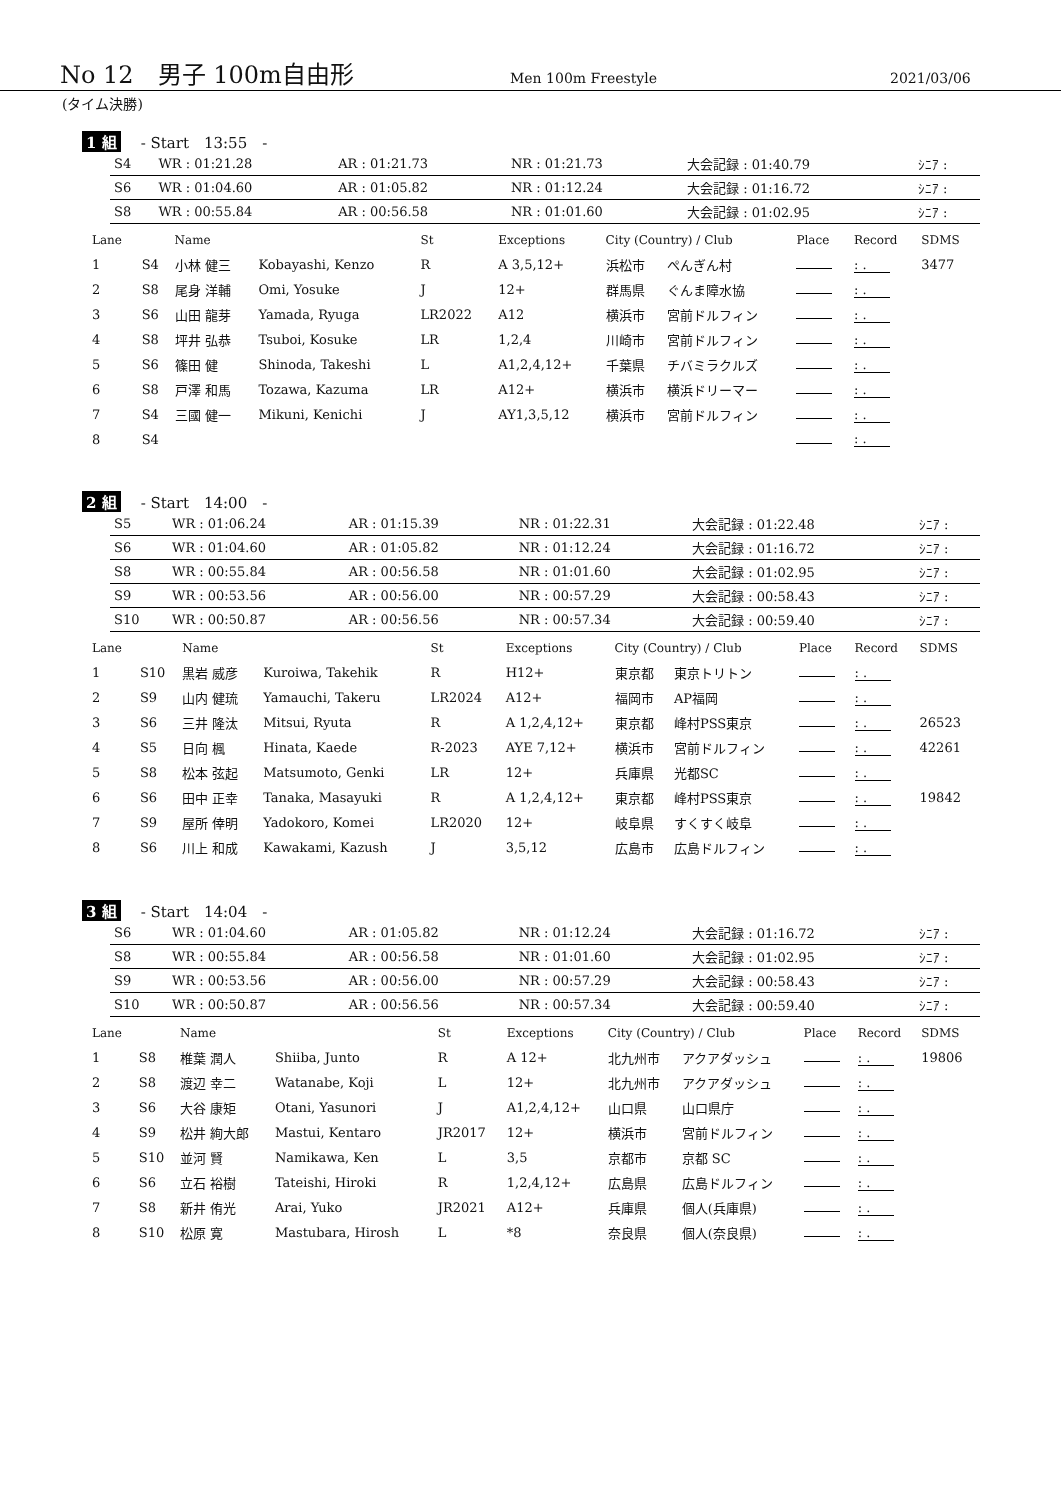No 12　男子 100m自由形 Men 100m Freestyle 2021/03/06
(タイム決勝)
1 組 - Start　13:55　-
| S4 | WR : 01:21.28 | AR : 01:21.73 | NR : 01:21.73 | 大会記録 : 01:40.79 | ｼﾆｱ : |
| S6 | WR : 01:04.60 | AR : 01:05.82 | NR : 01:12.24 | 大会記録 : 01:16.72 | ｼﾆｱ : |
| S8 | WR : 00:55.84 | AR : 00:56.58 | NR : 01:01.60 | 大会記録 : 01:02.95 | ｼﾆｱ : |
| Lane | | Name | | St | Exceptions | City (Country) / Club | | Place | Record | SDMS |
| --- | --- | --- | --- | --- | --- | --- | --- | --- | --- | --- |
| 1 | S4 | 小林 健三 | Kobayashi, Kenzo | R | A 3,5,12+ | 浜松市 | ぺんぎん村 | | : . | 3477 |
| 2 | S8 | 尾身 洋輔 | Omi, Yosuke | J | 12+ | 群馬県 | ぐんま障水協 | | : . | |
| 3 | S6 | 山田 龍芽 | Yamada, Ryuga | LR2022 | A12 | 横浜市 | 宮前ドルフィン | | : . | |
| 4 | S8 | 坪井 弘恭 | Tsuboi, Kosuke | LR | 1,2,4 | 川崎市 | 宮前ドルフィン | | : . | |
| 5 | S6 | 篠田 健 | Shinoda, Takeshi | L | A1,2,4,12+ | 千葉県 | チバミラクルズ | | : . | |
| 6 | S8 | 戸澤 和馬 | Tozawa, Kazuma | LR | A12+ | 横浜市 | 横浜ドリーマー | | : . | |
| 7 | S4 | 三國 健一 | Mikuni, Kenichi | J | AY1,3,5,12 | 横浜市 | 宮前ドルフィン | | : . | |
| 8 | S4 | | | | | | | | : . | |
2 組 - Start　14:00　-
| S5 | WR : 01:06.24 | AR : 01:15.39 | NR : 01:22.31 | 大会記録 : 01:22.48 | ｼﾆｱ : |
| S6 | WR : 01:04.60 | AR : 01:05.82 | NR : 01:12.24 | 大会記録 : 01:16.72 | ｼﾆｱ : |
| S8 | WR : 00:55.84 | AR : 00:56.58 | NR : 01:01.60 | 大会記録 : 01:02.95 | ｼﾆｱ : |
| S9 | WR : 00:53.56 | AR : 00:56.00 | NR : 00:57.29 | 大会記録 : 00:58.43 | ｼﾆｱ : |
| S10 | WR : 00:50.87 | AR : 00:56.56 | NR : 00:57.34 | 大会記録 : 00:59.40 | ｼﾆｱ : |
| Lane | | Name | | St | Exceptions | City (Country) / Club | | Place | Record | SDMS |
| --- | --- | --- | --- | --- | --- | --- | --- | --- | --- | --- |
| 1 | S10 | 黒岩 威彦 | Kuroiwa, Takehik | R | H12+ | 東京都 | 東京トリトン | | : . | |
| 2 | S9 | 山内 健琉 | Yamauchi, Takeru | LR2024 | A12+ | 福岡市 | AP福岡 | | : . | |
| 3 | S6 | 三井 隆汰 | Mitsui, Ryuta | R | A 1,2,4,12+ | 東京都 | 峰村PSS東京 | | : . | 26523 |
| 4 | S5 | 日向 楓 | Hinata, Kaede | R-2023 | AYE 7,12+ | 横浜市 | 宮前ドルフィン | | : . | 42261 |
| 5 | S8 | 松本 弦起 | Matsumoto, Genki | LR | 12+ | 兵庫県 | 光都SC | | : . | |
| 6 | S6 | 田中 正幸 | Tanaka, Masayuki | R | A 1,2,4,12+ | 東京都 | 峰村PSS東京 | | : . | 19842 |
| 7 | S9 | 屋所 倖明 | Yadokoro, Komei | LR2020 | 12+ | 岐阜県 | すくすく岐阜 | | : . | |
| 8 | S6 | 川上 和成 | Kawakami, Kazush | J | 3,5,12 | 広島市 | 広島ドルフィン | | : . | |
3 組 - Start　14:04　-
| S6 | WR : 01:04.60 | AR : 01:05.82 | NR : 01:12.24 | 大会記録 : 01:16.72 | ｼﾆｱ : |
| S8 | WR : 00:55.84 | AR : 00:56.58 | NR : 01:01.60 | 大会記録 : 01:02.95 | ｼﾆｱ : |
| S9 | WR : 00:53.56 | AR : 00:56.00 | NR : 00:57.29 | 大会記録 : 00:58.43 | ｼﾆｱ : |
| S10 | WR : 00:50.87 | AR : 00:56.56 | NR : 00:57.34 | 大会記録 : 00:59.40 | ｼﾆｱ : |
| Lane | | Name | | St | Exceptions | City (Country) / Club | | Place | Record | SDMS |
| --- | --- | --- | --- | --- | --- | --- | --- | --- | --- | --- |
| 1 | S8 | 椎葉 潤人 | Shiiba, Junto | R | A 12+ | 北九州市 | アクアダッシュ | | : . | 19806 |
| 2 | S8 | 渡辺 幸二 | Watanabe, Koji | L | 12+ | 北九州市 | アクアダッシュ | | : . | |
| 3 | S6 | 大谷 康矩 | Otani, Yasunori | J | A1,2,4,12+ | 山口県 | 山口県庁 | | : . | |
| 4 | S9 | 松井 絢大郎 | Mastui, Kentaro | JR2017 | 12+ | 横浜市 | 宮前ドルフィン | | : . | |
| 5 | S10 | 並河 賢 | Namikawa, Ken | L | 3,5 | 京都市 | 京都 SC | | : . | |
| 6 | S6 | 立石 裕樹 | Tateishi, Hiroki | R | 1,2,4,12+ | 広島県 | 広島ドルフィン | | : . | |
| 7 | S8 | 新井 侑光 | Arai, Yuko | JR2021 | A12+ | 兵庫県 | 個人(兵庫県) | | : . | |
| 8 | S10 | 松原 寛 | Mastubara, Hirosh | L | *8 | 奈良県 | 個人(奈良県) | | : . | |